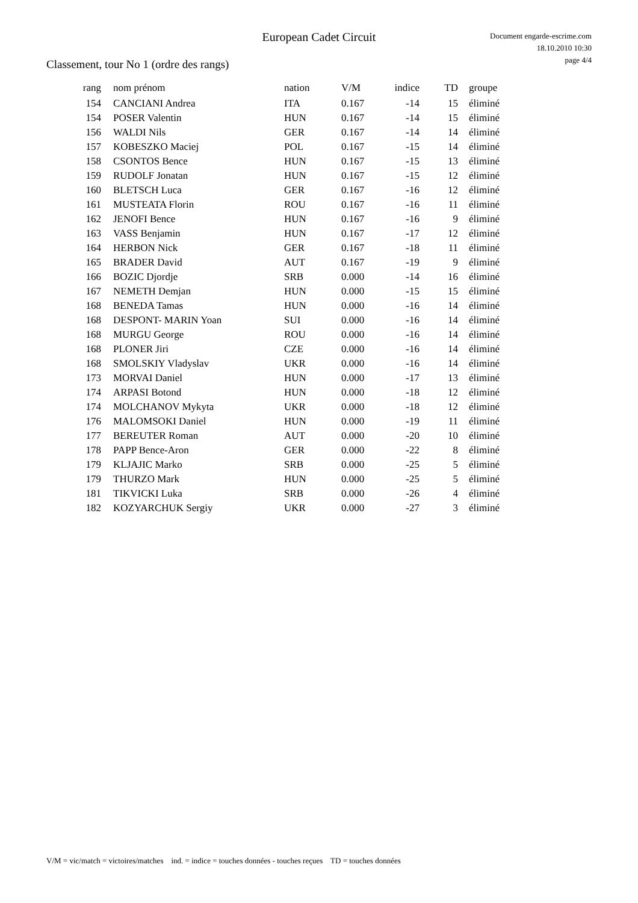European Cadet Circuit
Document engarde-escrime.com
18.10.2010 10:30
page 4/4
Classement, tour No 1 (ordre des rangs)
| rang | nom prénom | nation | V/M | indice | TD | groupe |
| --- | --- | --- | --- | --- | --- | --- |
| 154 | CANCIANI Andrea | ITA | 0.167 | -14 | 15 | éliminé |
| 154 | POSER Valentin | HUN | 0.167 | -14 | 15 | éliminé |
| 156 | WALDI Nils | GER | 0.167 | -14 | 14 | éliminé |
| 157 | KOBESZKO Maciej | POL | 0.167 | -15 | 14 | éliminé |
| 158 | CSONTOS Bence | HUN | 0.167 | -15 | 13 | éliminé |
| 159 | RUDOLF Jonatan | HUN | 0.167 | -15 | 12 | éliminé |
| 160 | BLETSCH Luca | GER | 0.167 | -16 | 12 | éliminé |
| 161 | MUSTEATA Florin | ROU | 0.167 | -16 | 11 | éliminé |
| 162 | JENOFI Bence | HUN | 0.167 | -16 | 9 | éliminé |
| 163 | VASS Benjamin | HUN | 0.167 | -17 | 12 | éliminé |
| 164 | HERBON Nick | GER | 0.167 | -18 | 11 | éliminé |
| 165 | BRADER David | AUT | 0.167 | -19 | 9 | éliminé |
| 166 | BOZIC Djordje | SRB | 0.000 | -14 | 16 | éliminé |
| 167 | NEMETH Demjan | HUN | 0.000 | -15 | 15 | éliminé |
| 168 | BENEDA Tamas | HUN | 0.000 | -16 | 14 | éliminé |
| 168 | DESPONT- MARIN Yoan | SUI | 0.000 | -16 | 14 | éliminé |
| 168 | MURGU George | ROU | 0.000 | -16 | 14 | éliminé |
| 168 | PLONER Jiri | CZE | 0.000 | -16 | 14 | éliminé |
| 168 | SMOLSKIY Vladyslav | UKR | 0.000 | -16 | 14 | éliminé |
| 173 | MORVAI Daniel | HUN | 0.000 | -17 | 13 | éliminé |
| 174 | ARPASI Botond | HUN | 0.000 | -18 | 12 | éliminé |
| 174 | MOLCHANOV Mykyta | UKR | 0.000 | -18 | 12 | éliminé |
| 176 | MALOMSOKI Daniel | HUN | 0.000 | -19 | 11 | éliminé |
| 177 | BEREUTER Roman | AUT | 0.000 | -20 | 10 | éliminé |
| 178 | PAPP Bence-Aron | GER | 0.000 | -22 | 8 | éliminé |
| 179 | KLJAJIC Marko | SRB | 0.000 | -25 | 5 | éliminé |
| 179 | THURZO Mark | HUN | 0.000 | -25 | 5 | éliminé |
| 181 | TIKVICKI Luka | SRB | 0.000 | -26 | 4 | éliminé |
| 182 | KOZYARCHUK Sergiy | UKR | 0.000 | -27 | 3 | éliminé |
V/M = vic/match = victoires/matches ind. = indice = touches données - touches reçues TD = touches données